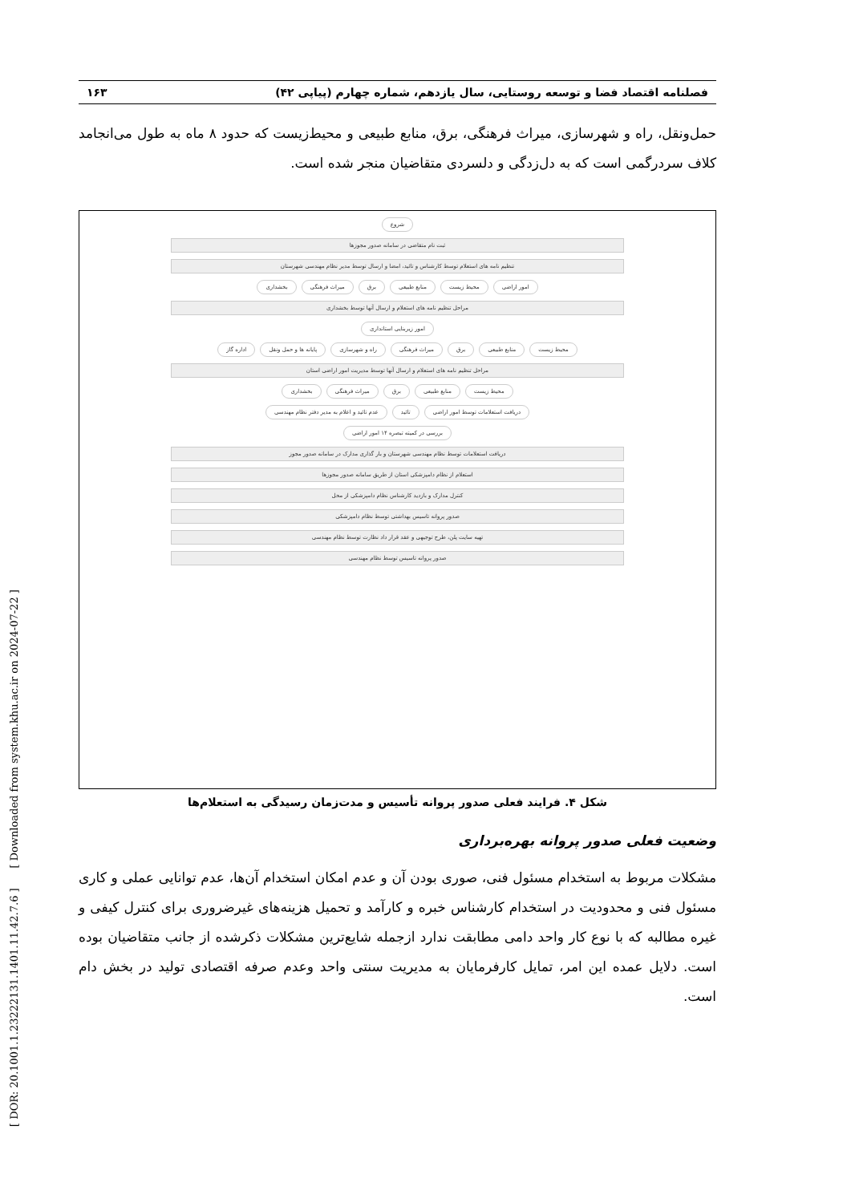[ DOR: 20.1001.1.23222131.1401.11.42.7.6 ] [ Downloaded from system.khu.ac.ir on 2024-07-22 ]
فصلنامه اقتصاد فضا و توسعه روستایی، سال یازدهم، شماره چهارم (پیاپی ۴۲) ۱۶۳
حمل‌ونقل، راه و شهرسازی، میراث فرهنگی، برق، منابع طبیعی و محیط‌زیست که حدود ۸ ماه به طول می‌انجامد کلاف سردرگمی است که به دل‌زدگی و دلسردی متقاضیان منجر شده است.
شروع
ثبت نام متقاضی در سامانه صدور مجوزها
تنظیم نامه های استعلام توسط کارشناس و تائید، امضا و ارسال توسط مدیر نظام مهندسی شهرستان
امور اراضی محیط زیست منابع طبیعی برق میراث فرهنگی بخشداری
مراحل تنظیم نامه های استعلام و ارسال آنها توسط بخشداری
امور زیربنایی استانداری
محیط زیست منابع طبیعی برق میراث فرهنگی راه و شهرسازی پایانه ها و حمل ونقل اداره گاز
مراحل تنظیم نامه های استعلام و ارسال آنها توسط مدیریت امور اراضی استان
محیط زیست منابع طبیعی برق میراث فرهنگی بخشداری
دریافت استعلامات توسط امور اراضی تائید عدم تائید و اعلام به مدیر دفتر نظام مهندسی
بررسی در کمیته تبصره ۱۴ امور اراضی
دریافت استعلامات توسط نظام مهندسی شهرستان و بار گذاری مدارک در سامانه صدور مجوز
استعلام از نظام دامپزشکی استان از طریق سامانه صدور مجوزها
کنترل مدارک و بازدید کارشناس نظام دامپزشکی از محل
صدور پروانه تاسیس بهداشتی توسط نظام دامپزشکی
تهیه سایت پلن، طرح توجیهی و عقد قرار داد نظارت توسط نظام مهندسی
صدور پروانه تاسیس توسط نظام مهندسی
شکل ۴. فرایند فعلی صدور پروانه تأسیس و مدت‌زمان رسیدگی به استعلام‌ها
وضعیت فعلی صدور پروانه بهره‌برداری
مشکلات مربوط به استخدام مسئول فنی، صوری بودن آن و عدم امکان استخدام آن‌ها، عدم توانایی عملی و کاری مسئول فنی و محدودیت در استخدام کارشناس خبره و کارآمد و تحمیل هزینه‌های غیرضروری برای کنترل کیفی و غیره مطالبه که با نوع کار واحد دامی مطابقت ندارد ازجمله شایع‌ترین مشکلات ذکرشده از جانب متقاضیان بوده است. دلایل عمده این امر، تمایل کارفرمایان به مدیریت سنتی واحد وعدم صرفه اقتصادی تولید در بخش دام است.